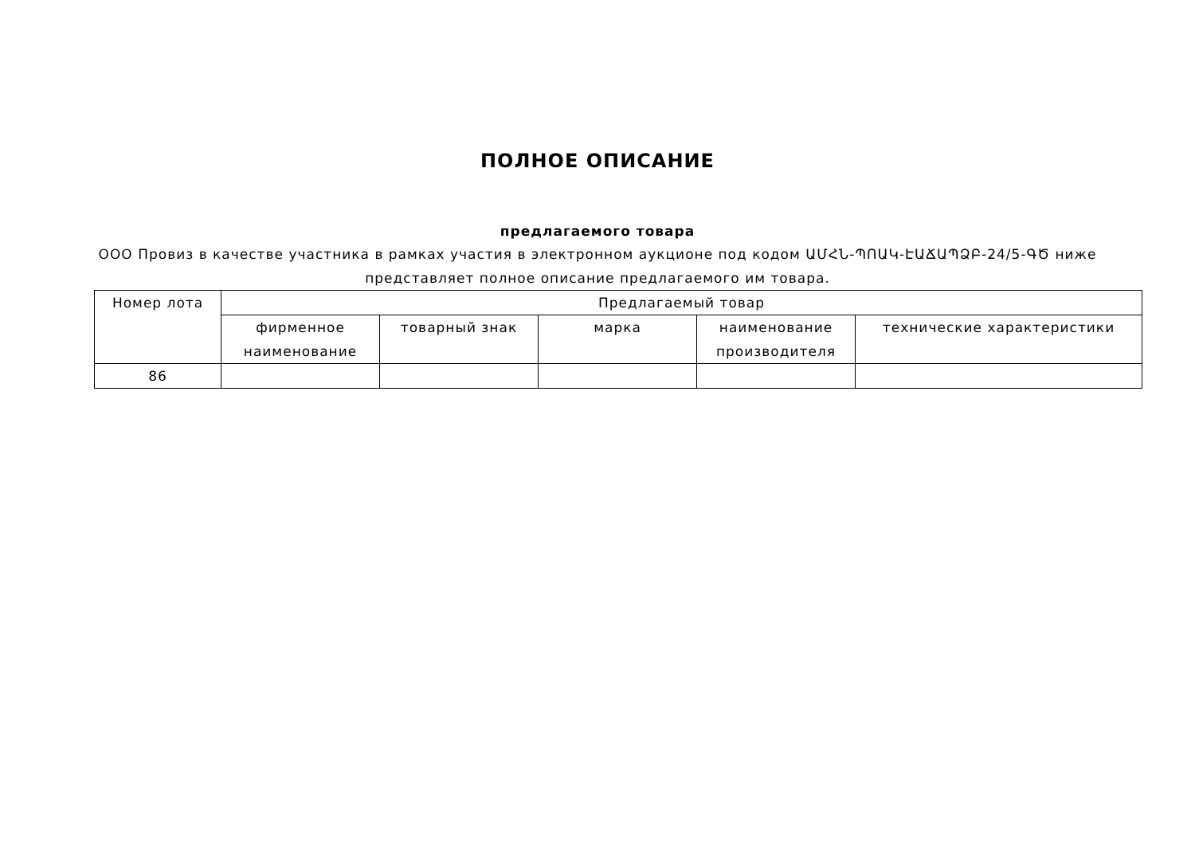ПОЛНОЕ ОПИСАНИЕ
предлагаемого товара
ООО Провиз в качестве участника в рамках участия в электронном аукционе под кодом ԱՄՀՆ-ՊՈԱԿ-ԷԱՃԱՊՁԲ-24/5-ԳԾ ниже представляет полное описание предлагаемого им товара.
| Номер лота | Предлагаемый товар | | | | |
| --- | --- | --- | --- | --- | --- |
| | фирменное наименование | товарный знак | марка | наименование производителя | технические характеристики |
| 86 | | | | | |